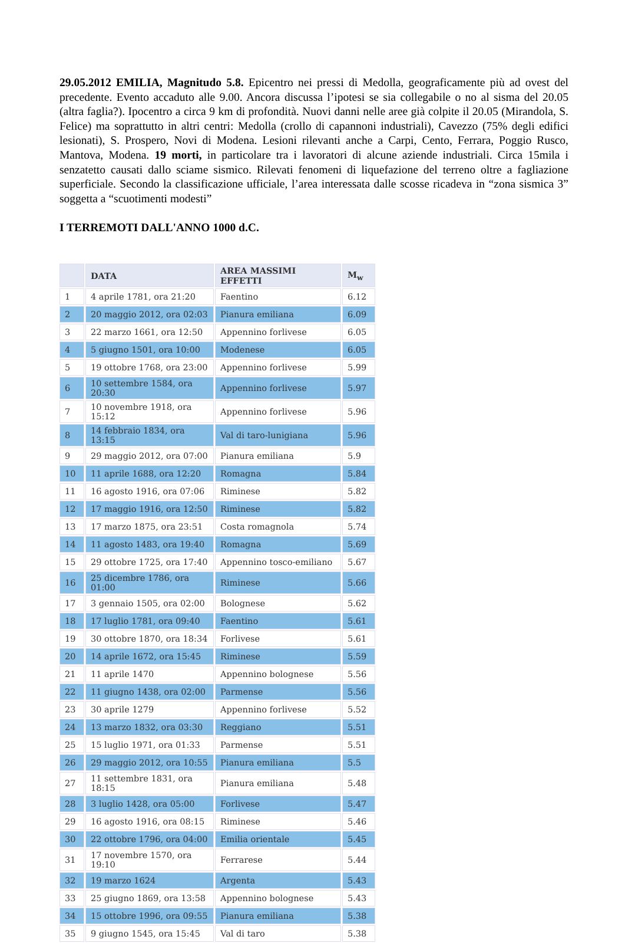29.05.2012 EMILIA, Magnitudo 5.8. Epicentro nei pressi di Medolla, geograficamente più ad ovest del precedente. Evento accaduto alle 9.00. Ancora discussa l’ipotesi se sia collegabile o no al sisma del 20.05 (altra faglia?). Ipocentro a circa 9 km di profondità. Nuovi danni nelle aree già colpite il 20.05 (Mirandola, S. Felice) ma soprattutto in altri centri: Medolla (crollo di capannoni industriali), Cavezzo (75% degli edifici lesionati), S. Prospero, Novi di Modena. Lesioni rilevanti anche a Carpi, Cento, Ferrara, Poggio Rusco, Mantova, Modena. 19 morti, in particolare tra i lavoratori di alcune aziende industriali. Circa 15mila i senzatetto causati dallo sciame sismico. Rilevati fenomeni di liquefazione del terreno oltre a fagliazione superficiale. Secondo la classificazione ufficiale, l’area interessata dalle scosse ricadeva in “zona sismica 3” soggetta a “scuotimenti modesti”
I TERREMOTI DALL'ANNO 1000 d.C.
| | DATA | AREA MASSIMI EFFETTI | M<sub>w</sub> |
| --- | --- | --- | --- |
| 1 | 4 aprile 1781, ora 21:20 | Faentino | 6.12 |
| 2 | 20 maggio 2012, ora 02:03 | Pianura emiliana | 6.09 |
| 3 | 22 marzo 1661, ora 12:50 | Appennino forlivese | 6.05 |
| 4 | 5 giugno 1501, ora 10:00 | Modenese | 6.05 |
| 5 | 19 ottobre 1768, ora 23:00 | Appennino forlivese | 5.99 |
| 6 | 10 settembre 1584, ora 20:30 | Appennino forlivese | 5.97 |
| 7 | 10 novembre 1918, ora 15:12 | Appennino forlivese | 5.96 |
| 8 | 14 febbraio 1834, ora 13:15 | Val di taro-lunigiana | 5.96 |
| 9 | 29 maggio 2012, ora 07:00 | Pianura emiliana | 5.9 |
| 10 | 11 aprile 1688, ora 12:20 | Romagna | 5.84 |
| 11 | 16 agosto 1916, ora 07:06 | Riminese | 5.82 |
| 12 | 17 maggio 1916, ora 12:50 | Riminese | 5.82 |
| 13 | 17 marzo 1875, ora 23:51 | Costa romagnola | 5.74 |
| 14 | 11 agosto 1483, ora 19:40 | Romagna | 5.69 |
| 15 | 29 ottobre 1725, ora 17:40 | Appennino tosco-emiliano | 5.67 |
| 16 | 25 dicembre 1786, ora 01:00 | Riminese | 5.66 |
| 17 | 3 gennaio 1505, ora 02:00 | Bolognese | 5.62 |
| 18 | 17 luglio 1781, ora 09:40 | Faentino | 5.61 |
| 19 | 30 ottobre 1870, ora 18:34 | Forlivese | 5.61 |
| 20 | 14 aprile 1672, ora 15:45 | Riminese | 5.59 |
| 21 | 11 aprile 1470 | Appennino bolognese | 5.56 |
| 22 | 11 giugno 1438, ora 02:00 | Parmense | 5.56 |
| 23 | 30 aprile 1279 | Appennino forlivese | 5.52 |
| 24 | 13 marzo 1832, ora 03:30 | Reggiano | 5.51 |
| 25 | 15 luglio 1971, ora 01:33 | Parmense | 5.51 |
| 26 | 29 maggio 2012, ora 10:55 | Pianura emiliana | 5.5 |
| 27 | 11 settembre 1831, ora 18:15 | Pianura emiliana | 5.48 |
| 28 | 3 luglio 1428, ora 05:00 | Forlivese | 5.47 |
| 29 | 16 agosto 1916, ora 08:15 | Riminese | 5.46 |
| 30 | 22 ottobre 1796, ora 04:00 | Emilia orientale | 5.45 |
| 31 | 17 novembre 1570, ora 19:10 | Ferrarese | 5.44 |
| 32 | 19 marzo 1624 | Argenta | 5.43 |
| 33 | 25 giugno 1869, ora 13:58 | Appennino bolognese | 5.43 |
| 34 | 15 ottobre 1996, ora 09:55 | Pianura emiliana | 5.38 |
| 35 | 9 giugno 1545, ora 15:45 | Val di taro | 5.38 |